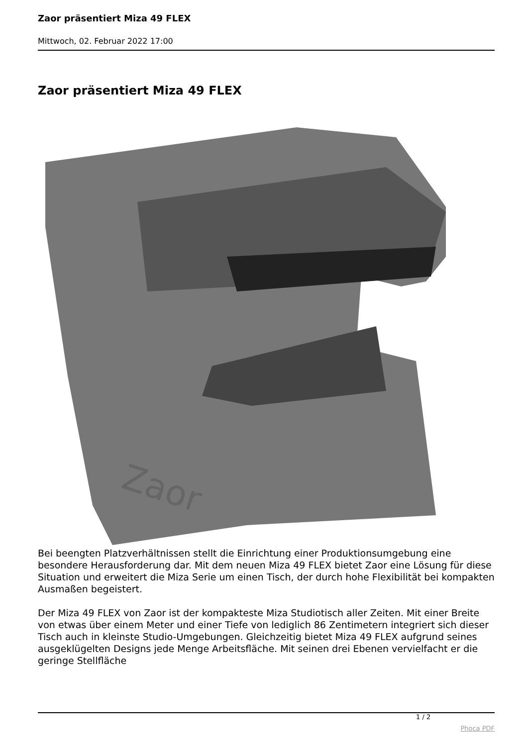Zaor präsentiert Miza 49 FLEX
Mittwoch, 02. Februar 2022 17:00
Zaor präsentiert Miza 49 FLEX
Zaor
Bei beengten Platzverhältnissen stellt die Einrichtung einer Produktionsumgebung eine besondere Herausforderung dar. Mit dem neuen Miza 49 FLEX bietet Zaor eine Lösung für diese Situation und erweitert die Miza Serie um einen Tisch, der durch hohe Flexibilität bei kompakten Ausmaßen begeistert.
Der Miza 49 FLEX von Zaor ist der kompakteste Miza Studiotisch aller Zeiten. Mit einer Breite von etwas über einem Meter und einer Tiefe von lediglich 86 Zentimetern integriert sich dieser Tisch auch in kleinste Studio-Umgebungen. Gleichzeitig bietet Miza 49 FLEX aufgrund seines ausgeklügelten Designs jede Menge Arbeitsfläche. Mit seinen drei Ebenen vervielfacht er die geringe Stellfläche
1 / 2
Phoca PDF